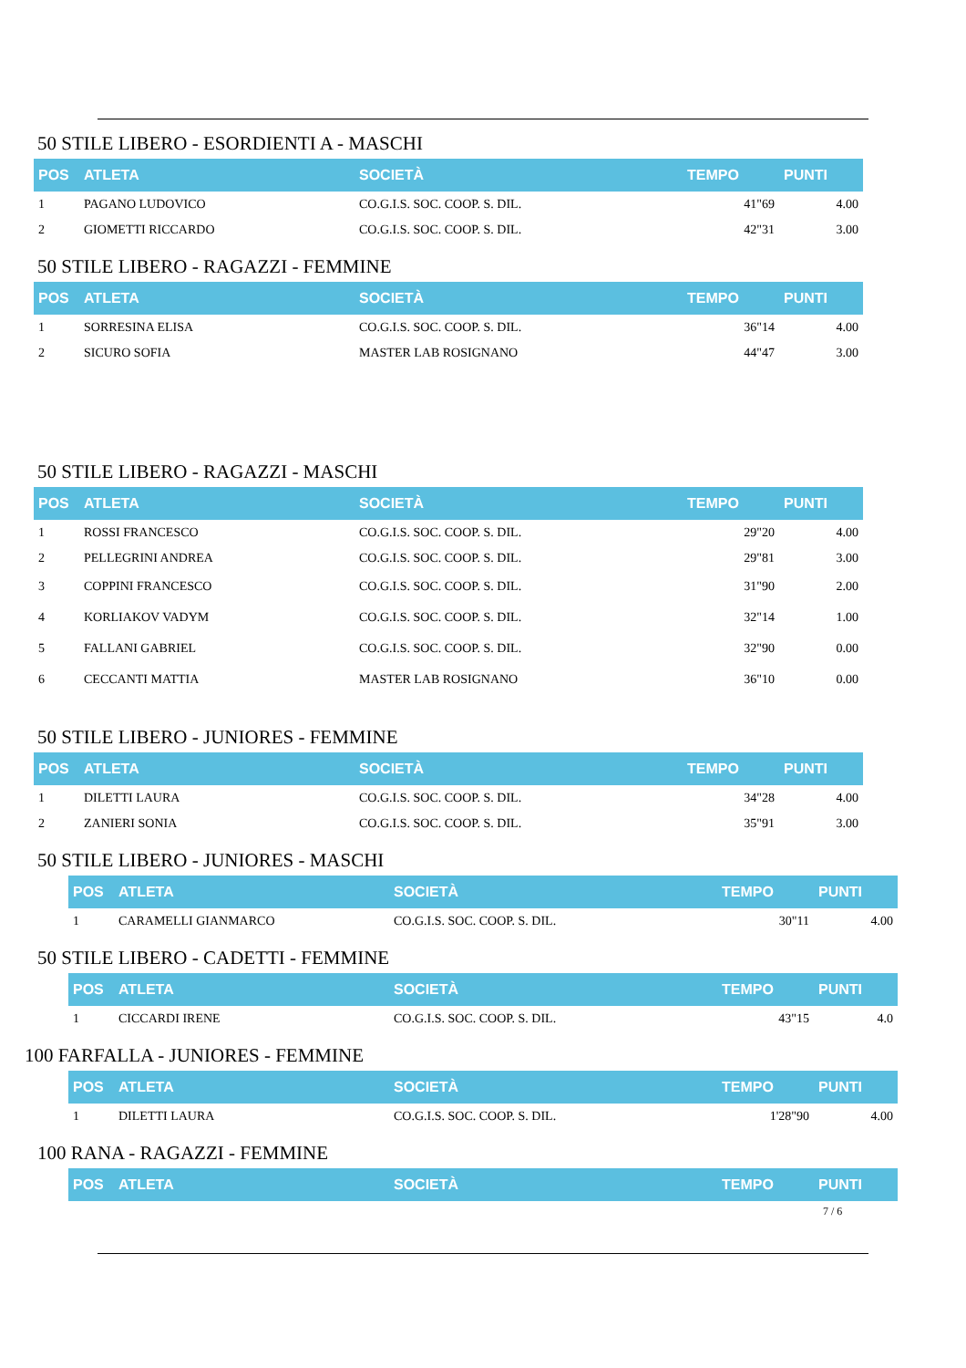50 STILE LIBERO - ESORDIENTI A - MASCHI
| POS | ATLETA | SOCIETÀ | TEMPO | PUNTI |
| --- | --- | --- | --- | --- |
| 1 | PAGANO LUDOVICO | CO.G.I.S. SOC. COOP. S. DIL. | 41"69 | 4.00 |
| 2 | GIOMETTI RICCARDO | CO.G.I.S. SOC. COOP. S. DIL. | 42"31 | 3.00 |
50 STILE LIBERO - RAGAZZI - FEMMINE
| POS | ATLETA | SOCIETÀ | TEMPO | PUNTI |
| --- | --- | --- | --- | --- |
| 1 | SORRESINA ELISA | CO.G.I.S. SOC. COOP. S. DIL. | 36"14 | 4.00 |
| 2 | SICURO SOFIA | MASTER LAB ROSIGNANO | 44"47 | 3.00 |
50 STILE LIBERO - RAGAZZI - MASCHI
| POS | ATLETA | SOCIETÀ | TEMPO | PUNTI |
| --- | --- | --- | --- | --- |
| 1 | ROSSI FRANCESCO | CO.G.I.S. SOC. COOP. S. DIL. | 29"20 | 4.00 |
| 2 | PELLEGRINI ANDREA | CO.G.I.S. SOC. COOP. S. DIL. | 29"81 | 3.00 |
| 3 | COPPINI FRANCESCO | CO.G.I.S. SOC. COOP. S. DIL. | 31"90 | 2.00 |
| 4 | KORLIAKOV VADYM | CO.G.I.S. SOC. COOP. S. DIL. | 32"14 | 1.00 |
| 5 | FALLANI GABRIEL | CO.G.I.S. SOC. COOP. S. DIL. | 32"90 | 0.00 |
| 6 | CECCANTI MATTIA | MASTER LAB ROSIGNANO | 36"10 | 0.00 |
50 STILE LIBERO - JUNIORES - FEMMINE
| POS | ATLETA | SOCIETÀ | TEMPO | PUNTI |
| --- | --- | --- | --- | --- |
| 1 | DILETTI LAURA | CO.G.I.S. SOC. COOP. S. DIL. | 34"28 | 4.00 |
| 2 | ZANIERI SONIA | CO.G.I.S. SOC. COOP. S. DIL. | 35"91 | 3.00 |
50 STILE LIBERO - JUNIORES - MASCHI
| POS | ATLETA | SOCIETÀ | TEMPO | PUNTI |
| --- | --- | --- | --- | --- |
| 1 | CARAMELLI GIANMARCO | CO.G.I.S. SOC. COOP. S. DIL. | 30"11 | 4.00 |
50 STILE LIBERO - CADETTI - FEMMINE
| POS | ATLETA | SOCIETÀ | TEMPO | PUNTI |
| --- | --- | --- | --- | --- |
| 1 | CICCARDI IRENE | CO.G.I.S. SOC. COOP. S. DIL. | 43"15 | 4.0 |
100 FARFALLA - JUNIORES - FEMMINE
| POS | ATLETA | SOCIETÀ | TEMPO | PUNTI |
| --- | --- | --- | --- | --- |
| 1 | DILETTI LAURA | CO.G.I.S. SOC. COOP. S. DIL. | 1'28"90 | 4.00 |
100 RANA - RAGAZZI - FEMMINE
| POS | ATLETA | SOCIETÀ | TEMPO | PUNTI |
| --- | --- | --- | --- | --- |
7 / 6